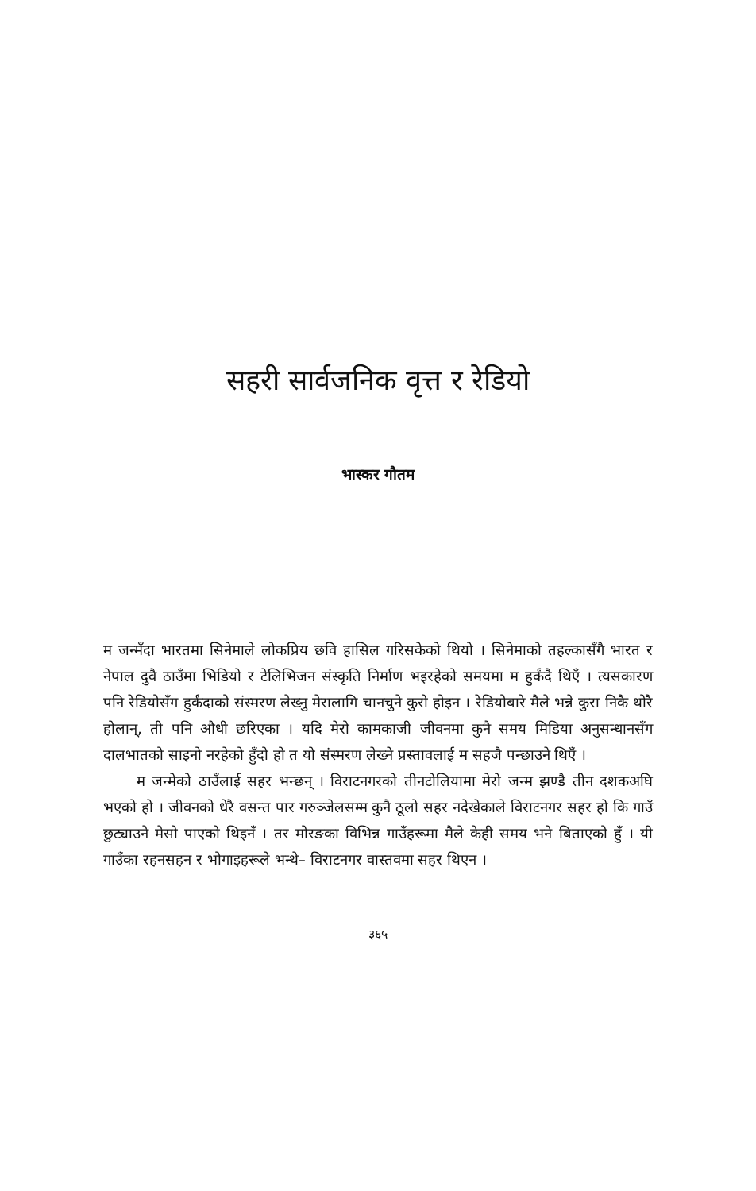सहरी सार्वजनिक वृत्त र रेडियो
भास्कर गौतम
म जन्मँदा भारतमा सिनेमाले लोकप्रिय छवि हासिल गरिसकेको थियो । सिनेमाको तहल्कासँगै भारत र नेपाल दुवै ठाउँमा भिडियो र टेलिभिजन संस्कृति निर्माण भइरहेको समयमा म हुर्कंदै थिएँ । त्यसकारण पनि रेडियोसँग हुर्कंदाको संस्मरण लेख्नु मेरालागि चानचुने कुरो होइन । रेडियोबारे मैले भन्ने कुरा निकै थोरै होलान्, ती पनि औधी छरिएका । यदि मेरो कामकाजी जीवनमा कुनै समय मिडिया अनुसन्धानसँग दालभातको साइनो नरहेको हुँदो हो त यो संस्मरण लेख्ने प्रस्तावलाई म सहजै पन्छाउने थिएँ ।
म जन्मेको ठाउँलाई सहर भन्छन् । विराटनगरको तीनटोलियामा मेरो जन्म झण्डै तीन दशकअघि भएको हो । जीवनको धेरै वसन्त पार गरुञ्जेलसम्म कुनै ठूलो सहर नदेखेकाले विराटनगर सहर हो कि गाउँ छुट्याउने मेसो पाएको थिइनँ । तर मोरङका विभिन्न गाउँहरूमा मैले केही समय भने बिताएको हुँ । यी गाउँका रहनसहन र भोगाइहरूले भन्थे– विराटनगर वास्तवमा सहर थिएन ।
३६५